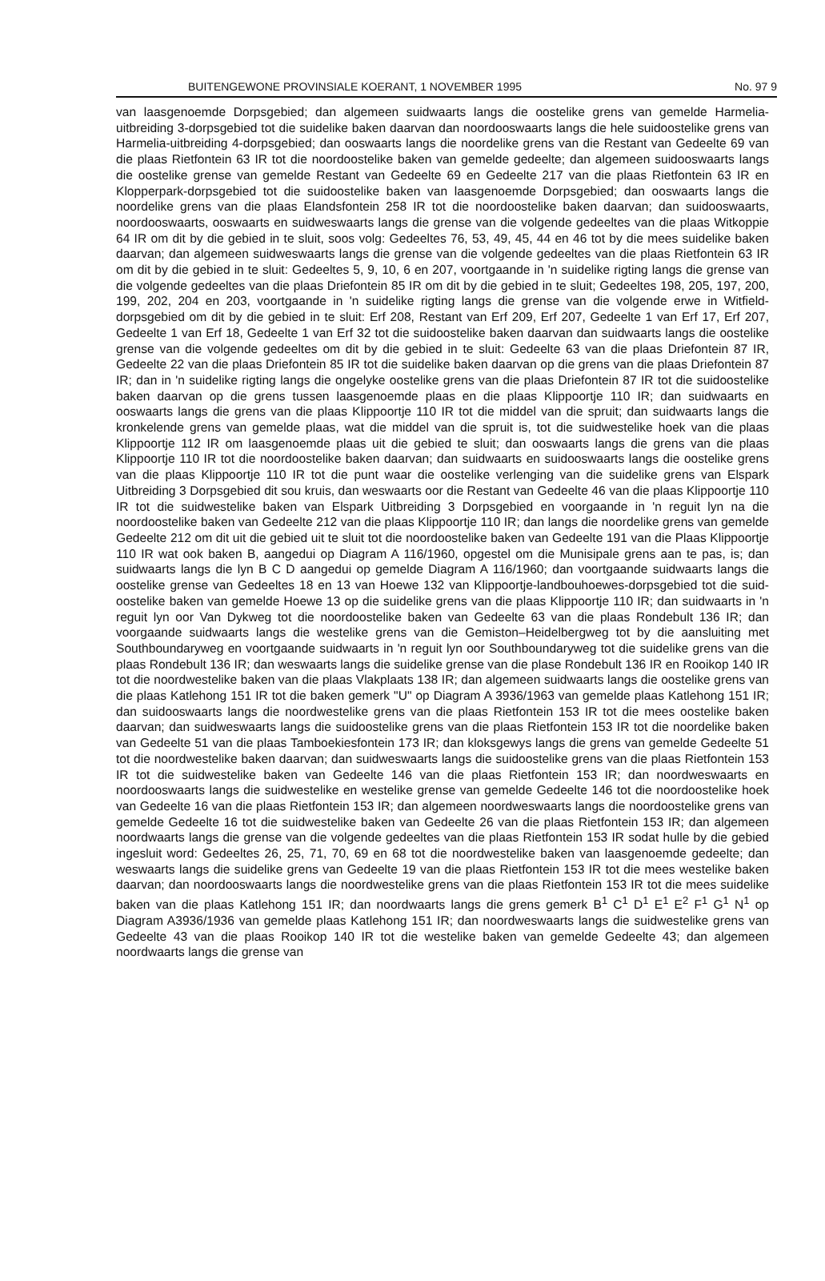BUITENGEWONE PROVINSIALE KOERANT, 1 NOVEMBER 1995 No. 97 9
van laasgenoemde Dorpsgebied; dan algemeen suidwaarts langs die oostelike grens van gemelde Harmelia-uitbreiding 3-dorpsgebied tot die suidelike baken daarvan dan noordooswaarts langs die hele suidoostelike grens van Harmelia-uitbreiding 4-dorpsgebied; dan ooswaarts langs die noordelike grens van die Restant van Gedeelte 69 van die plaas Rietfontein 63 IR tot die noordoostelike baken van gemelde gedeelte; dan algemeen suidooswaarts langs die oostelike grense van gemelde Restant van Gedeelte 69 en Gedeelte 217 van die plaas Rietfontein 63 IR en Klopperpark-dorpsgebied tot die suidoostelike baken van laasgenoemde Dorpsgebied; dan ooswaarts langs die noordelike grens van die plaas Elandsfontein 258 IR tot die noordoostelike baken daarvan; dan suidooswaarts, noordooswaarts, ooswaarts en suidweswaarts langs die grense van die volgende gedeeltes van die plaas Witkoppie 64 IR om dit by die gebied in te sluit, soos volg: Gedeeltes 76, 53, 49, 45, 44 en 46 tot by die mees suidelike baken daarvan; dan algemeen suidweswaarts langs die grense van die volgende gedeeltes van die plaas Rietfontein 63 IR om dit by die gebied in te sluit: Gedeeltes 5, 9, 10, 6 en 207, voortgaande in 'n suidelike rigting langs die grense van die volgende gedeeltes van die plaas Driefontein 85 IR om dit by die gebied in te sluit; Gedeeltes 198, 205, 197, 200, 199, 202, 204 en 203, voortgaande in 'n suidelike rigting langs die grense van die volgende erwe in Witfield-dorpsgebied om dit by die gebied in te sluit: Erf 208, Restant van Erf 209, Erf 207, Gedeelte 1 van Erf 17, Erf 207, Gedeelte 1 van Erf 18, Gedeelte 1 van Erf 32 tot die suidoostelike baken daarvan dan suidwaarts langs die oostelike grense van die volgende gedeeltes om dit by die gebied in te sluit: Gedeelte 63 van die plaas Driefontein 87 IR, Gedeelte 22 van die plaas Driefontein 85 IR tot die suidelike baken daarvan op die grens van die plaas Driefontein 87 IR; dan in 'n suidelike rigting langs die ongelyke oostelike grens van die plaas Driefontein 87 IR tot die suidoostelike baken daarvan op die grens tussen laasgenoemde plaas en die plaas Klippoortje 110 IR; dan suidwaarts en ooswaarts langs die grens van die plaas Klippoortje 110 IR tot die middel van die spruit; dan suidwaarts langs die kronkelende grens van gemelde plaas, wat die middel van die spruit is, tot die suidwestelike hoek van die plaas Klippoortje 112 IR om laasgenoemde plaas uit die gebied te sluit; dan ooswaarts langs die grens van die plaas Klippoortje 110 IR tot die noordoostelike baken daarvan; dan suidwaarts en suidooswaarts langs die oostelike grens van die plaas Klippoortje 110 IR tot die punt waar die oostelike verlenging van die suidelike grens van Elspark Uitbreiding 3 Dorpsgebied dit sou kruis, dan weswaarts oor die Restant van Gedeelte 46 van die plaas Klippoortje 110 IR tot die suidwestelike baken van Elspark Uitbreiding 3 Dorpsgebied en voorgaande in 'n reguit lyn na die noordoostelike baken van Gedeelte 212 van die plaas Klippoortje 110 IR; dan langs die noordelike grens van gemelde Gedeelte 212 om dit uit die gebied uit te sluit tot die noordoostelike baken van Gedeelte 191 van die Plaas Klippoortje 110 IR wat ook baken B, aangedui op Diagram A 116/1960, opgestel om die Munisipale grens aan te pas, is; dan suidwaarts langs die lyn B C D aangedui op gemelde Diagram A 116/1960; dan voortgaande suidwaarts langs die oostelike grense van Gedeeltes 18 en 13 van Hoewe 132 van Klippoortje-landbouhoewes-dorpsgebied tot die suid-oostelike baken van gemelde Hoewe 13 op die suidelike grens van die plaas Klippoortje 110 IR; dan suidwaarts in 'n reguit lyn oor Van Dykweg tot die noordoostelike baken van Gedeelte 63 van die plaas Rondebult 136 IR; dan voorgaande suidwaarts langs die westelike grens van die Gemiston–Heidelbergweg tot by die aansluiting met Southboundaryweg en voortgaande suidwaarts in 'n reguit lyn oor Southboundaryweg tot die suidelike grens van die plaas Rondebult 136 IR; dan weswaarts langs die suidelike grense van die plase Rondebult 136 IR en Rooikop 140 IR tot die noordwestelike baken van die plaas Vlakplaats 138 IR; dan algemeen suidwaarts langs die oostelike grens van die plaas Katlehong 151 IR tot die baken gemerk "U" op Diagram A 3936/1963 van gemelde plaas Katlehong 151 IR; dan suidooswaarts langs die noordwestelike grens van die plaas Rietfontein 153 IR tot die mees oostelike baken daarvan; dan suidweswaarts langs die suidoostelike grens van die plaas Rietfontein 153 IR tot die noordelike baken van Gedeelte 51 van die plaas Tamboekiesfontein 173 IR; dan kloksgewys langs die grens van gemelde Gedeelte 51 tot die noordwestelike baken daarvan; dan suidweswaarts langs die suidoostelike grens van die plaas Rietfontein 153 IR tot die suidwestelike baken van Gedeelte 146 van die plaas Rietfontein 153 IR; dan noordweswaarts en noordooswaarts langs die suidwestelike en westelike grense van gemelde Gedeelte 146 tot die noordoostelike hoek van Gedeelte 16 van die plaas Rietfontein 153 IR; dan algemeen noordweswaarts langs die noordoostelike grens van gemelde Gedeelte 16 tot die suidwestelike baken van Gedeelte 26 van die plaas Rietfontein 153 IR; dan algemeen noordwaarts langs die grense van die volgende gedeeltes van die plaas Rietfontein 153 IR sodat hulle by die gebied ingesluit word: Gedeeltes 26, 25, 71, 70, 69 en 68 tot die noordwestelike baken van laasgenoemde gedeelte; dan weswaarts langs die suidelike grens van Gedeelte 19 van die plaas Rietfontein 153 IR tot die mees westelike baken daarvan; dan noordooswaarts langs die noordwestelike grens van die plaas Rietfontein 153 IR tot die mees suidelike baken van die plaas Katlehong 151 IR; dan noordwaarts langs die grens gemerk B<sup>1</sup> C<sup>1</sup> D<sup>1</sup> E<sup>1</sup> E<sup>2</sup> F<sup>1</sup> G<sup>1</sup> N<sup>1</sup> op Diagram A3936/1936 van gemelde plaas Katlehong 151 IR; dan noordweswaarts langs die suidwestelike grens van Gedeelte 43 van die plaas Rooikop 140 IR tot die westelike baken van gemelde Gedeelte 43; dan algemeen noordwaarts langs die grense van